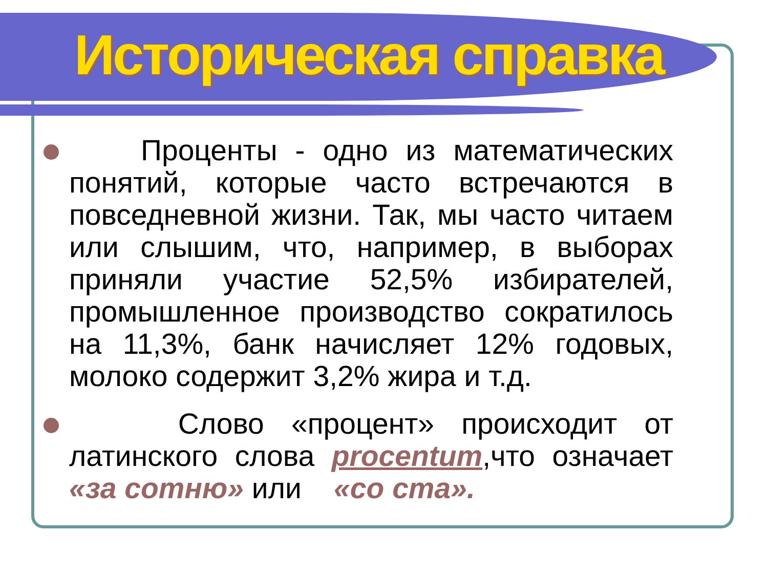Историческая справка
Проценты - одно из математических понятий, которые часто встречаются в повседневной жизни. Так, мы часто читаем или слышим, что, например, в выборах приняли участие 52,5% избирателей, промышленное производство сократилось на 11,3%, банк начисляет 12% годовых, молоко содержит 3,2% жира и т.д.
Слово «процент» происходит от латинского слова procentum,что означает «за сотню» или «со ста».